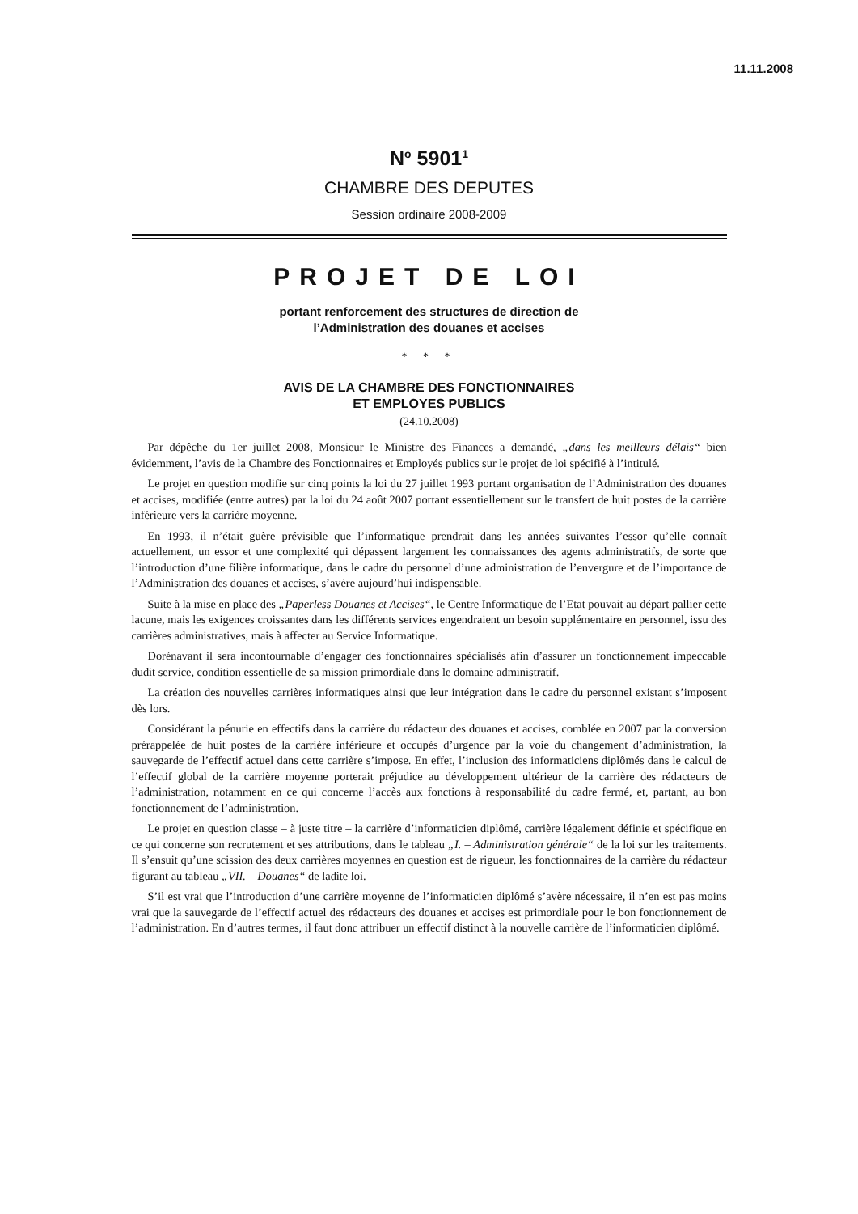11.11.2008
N<sup>o</sup> 5901<sup>1</sup>
CHAMBRE DES DEPUTES
Session ordinaire 2008-2009
PROJET DE LOI
portant renforcement des structures de direction de
l’Administration des douanes et accises
* * *
AVIS DE LA CHAMBRE DES FONCTIONNAIRES
ET EMPLOYES PUBLICS
(24.10.2008)
Par dépêche du 1er juillet 2008, Monsieur le Ministre des Finances a demandé, „dans les meilleurs délais“ bien évidemment, l’avis de la Chambre des Fonctionnaires et Employés publics sur le projet de loi spécifié à l’intitulé.
Le projet en question modifie sur cinq points la loi du 27 juillet 1993 portant organisation de l’Administration des douanes et accises, modifiée (entre autres) par la loi du 24 août 2007 portant essentiellement sur le transfert de huit postes de la carrière inférieure vers la carrière moyenne.
En 1993, il n’était guère prévisible que l’informatique prendrait dans les années suivantes l’essor qu’elle connaît actuellement, un essor et une complexité qui dépassent largement les connaissances des agents administratifs, de sorte que l’introduction d’une filière informatique, dans le cadre du personnel d’une administration de l’envergure et de l’importance de l’Administration des douanes et accises, s’avère aujourd’hui indispensable.
Suite à la mise en place des „Paperless Douanes et Accises“, le Centre Informatique de l’Etat pouvait au départ pallier cette lacune, mais les exigences croissantes dans les différents services engendraient un besoin supplémentaire en personnel, issu des carrières administratives, mais à affecter au Service Informatique.
Dorénavant il sera incontournable d’engager des fonctionnaires spécialisés afin d’assurer un fonctionnement impeccable dudit service, condition essentielle de sa mission primordiale dans le domaine administratif.
La création des nouvelles carrières informatiques ainsi que leur intégration dans le cadre du personnel existant s’imposent dès lors.
Considérant la pénurie en effectifs dans la carrière du rédacteur des douanes et accises, comblée en 2007 par la conversion prérappelée de huit postes de la carrière inférieure et occupés d’urgence par la voie du changement d’administration, la sauvegarde de l’effectif actuel dans cette carrière s’impose. En effet, l’inclusion des informaticiens diplômés dans le calcul de l’effectif global de la carrière moyenne porterait préjudice au développement ultérieur de la carrière des rédacteurs de l’administration, notamment en ce qui concerne l’accès aux fonctions à responsabilité du cadre fermé, et, partant, au bon fonctionnement de l’administration.
Le projet en question classe – à juste titre – la carrière d’informaticien diplômé, carrière légalement définie et spécifique en ce qui concerne son recrutement et ses attributions, dans le tableau „I. – Administration générale“ de la loi sur les traitements. Il s’ensuit qu’une scission des deux carrières moyennes en question est de rigueur, les fonctionnaires de la carrière du rédacteur figurant au tableau „VII. – Douanes“ de ladite loi.
S’il est vrai que l’introduction d’une carrière moyenne de l’informaticien diplômé s’avère nécessaire, il n’en est pas moins vrai que la sauvegarde de l’effectif actuel des rédacteurs des douanes et accises est primordiale pour le bon fonctionnement de l’administration. En d’autres termes, il faut donc attribuer un effectif distinct à la nouvelle carrière de l’informaticien diplômé.